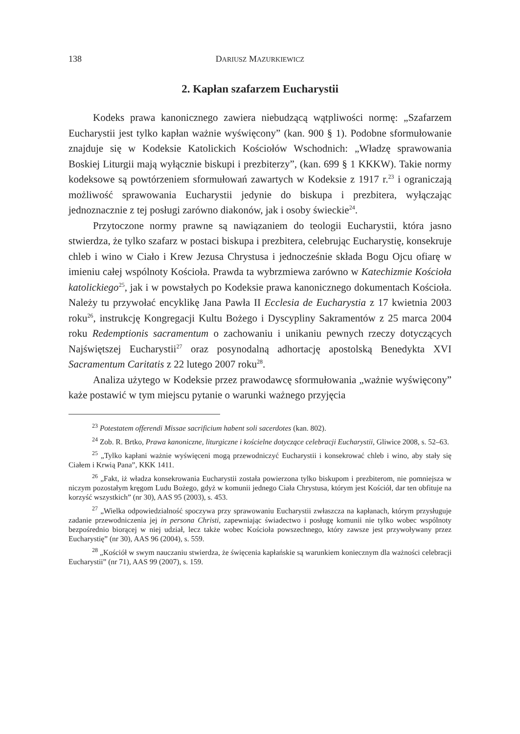138 DARIUSZ MAZURKIEWICZ
2. Kapłan szafarzem Eucharystii
Kodeks prawa kanonicznego zawiera niebudzącą wątpliwości normę: „Szafarzem Eucharystii jest tylko kapłan ważnie wyświęcony” (kan. 900 § 1). Podobne sformułowanie znajduje się w Kodeksie Katolickich Kościołów Wschodnich: „Władzę sprawowania Boskiej Liturgii mają wyłącznie biskupi i prezbiterzy”, (kan. 699 § 1 KKKW). Takie normy kodeksowe są powtórzeniem sformułowań zawartych w Kodeksie z 1917 r.<sup>23</sup> i ograniczają możliwość sprawowania Eucharystii jedynie do biskupa i prezbitera, wyłączając jednoznacznie z tej posługi zarówno diakonów, jak i osoby świeckie<sup>24</sup>.
Przytoczone normy prawne są nawiązaniem do teologii Eucharystii, która jasno stwierdza, że tylko szafarz w postaci biskupa i prezbitera, celebrując Eucharystię, konsekruje chleb i wino w Ciało i Krew Jezusa Chrystusa i jednocześnie składa Bogu Ojcu ofiarę w imieniu całej wspólnoty Kościoła. Prawda ta wybrzmiewa zarówno w Katechizmie Kościoła katolickiego<sup>25</sup>, jak i w powstałych po Kodeksie prawa kanonicznego dokumentach Kościoła. Należy tu przywołać encyklikę Jana Pawła II Ecclesia de Eucharystia z 17 kwietnia 2003 roku<sup>26</sup>, instrukcję Kongregacji Kultu Bożego i Dyscypliny Sakramentów z 25 marca 2004 roku Redemptionis sacramentum o zachowaniu i unikaniu pewnych rzeczy dotyczących Najświętszej Eucharystii<sup>27</sup> oraz posynodalną adhortację apostolską Benedykta XVI Sacramentum Caritatis z 22 lutego 2007 roku<sup>28</sup>.
Analiza użytego w Kodeksie przez prawodawcę sformułowania „ważnie wyświęcony” każe postawić w tym miejscu pytanie o warunki ważnego przyjęcia
<sup>23</sup> Potestatem offerendi Missae sacrificium habent soli sacerdotes (kan. 802).
<sup>24</sup> Zob. R. Brtko, Prawa kanoniczne, liturgiczne i kościelne dotyczące celebracji Eucharystii, Gliwice 2008, s. 52–63.
<sup>25</sup> „Tylko kapłani ważnie wyświęceni mogą przewodniczyć Eucharystii i konsekrować chleb i wino, aby stały się Ciałem i Krwią Pana”, KKK 1411.
<sup>26</sup> „Fakt, iż władza konsekrowania Eucharystii została powierzona tylko biskupom i prezbiterom, nie pomniejsza w niczym pozostałym kręgom Ludu Bożego, gdyż w komunii jednego Ciała Chrystusa, którym jest Kościół, dar ten obfituje na korzyść wszystkich” (nr 30), AAS 95 (2003), s. 453.
<sup>27</sup> „Wielka odpowiedzialność spoczywa przy sprawowaniu Eucharystii zwłaszcza na kapłanach, którym przysługuje zadanie przewodniczenia jej in persona Christi, zapewniając świadectwo i posługę komunii nie tylko wobec wspólnoty bezpośrednio biorącej w niej udział, lecz także wobec Kościoła powszechnego, który zawsze jest przywoływany przez Eucharystię” (nr 30), AAS 96 (2004), s. 559.
<sup>28</sup> „Kościół w swym nauczaniu stwierdza, że święcenia kapłańskie są warunkiem koniecznym dla ważności celebracji Eucharystii” (nr 71), AAS 99 (2007), s. 159.